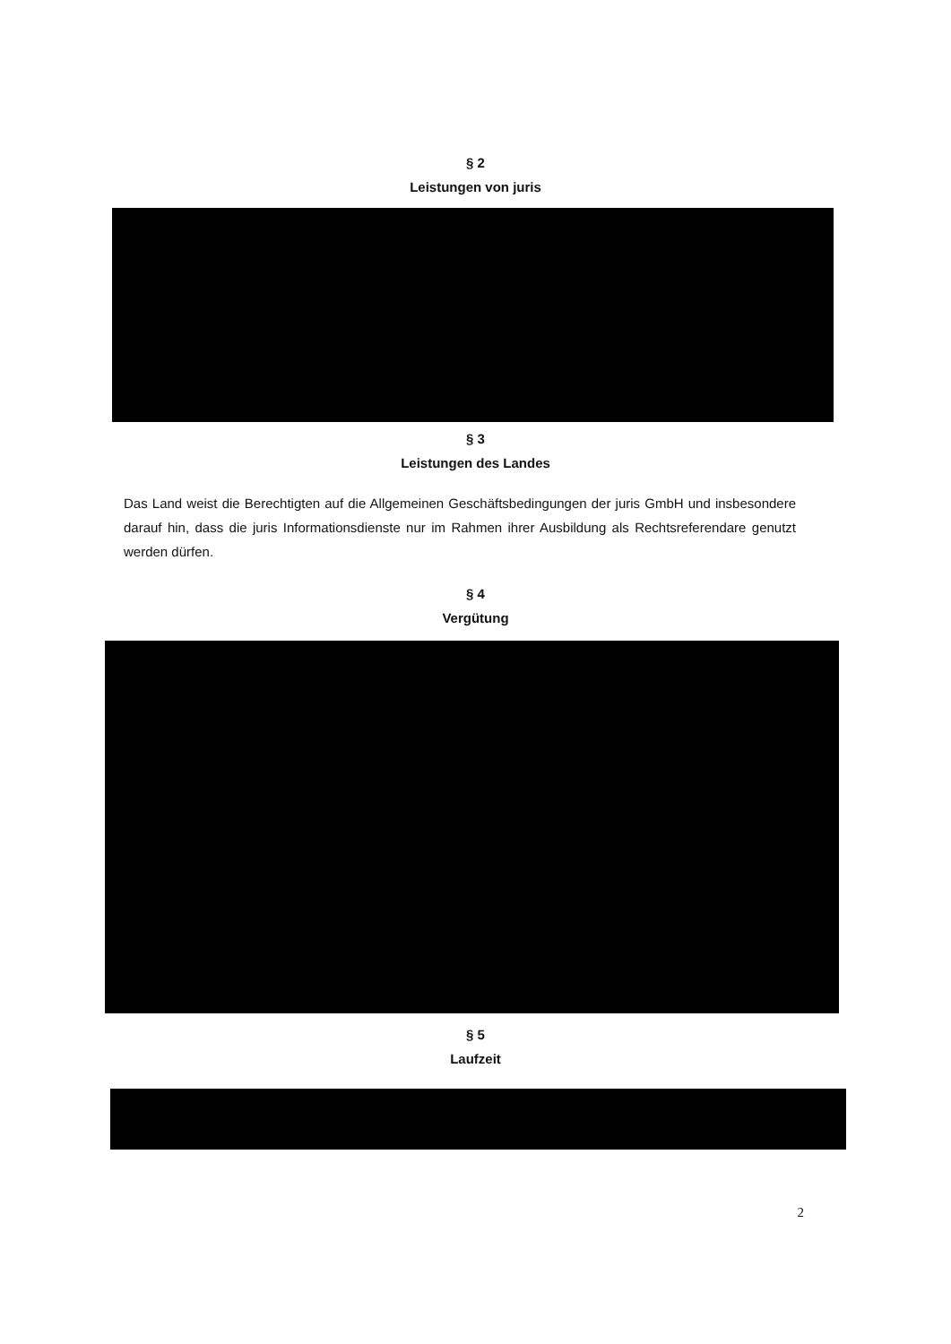§ 2
Leistungen von juris
§ 3
Leistungen des Landes
Das Land weist die Berechtigten auf die Allgemeinen Geschäftsbedingungen der juris GmbH und insbesondere darauf hin, dass die juris Informationsdienste nur im Rahmen ihrer Ausbildung als Rechtsreferendare genutzt werden dürfen.
§ 4
Vergütung
§ 5
Laufzeit
2